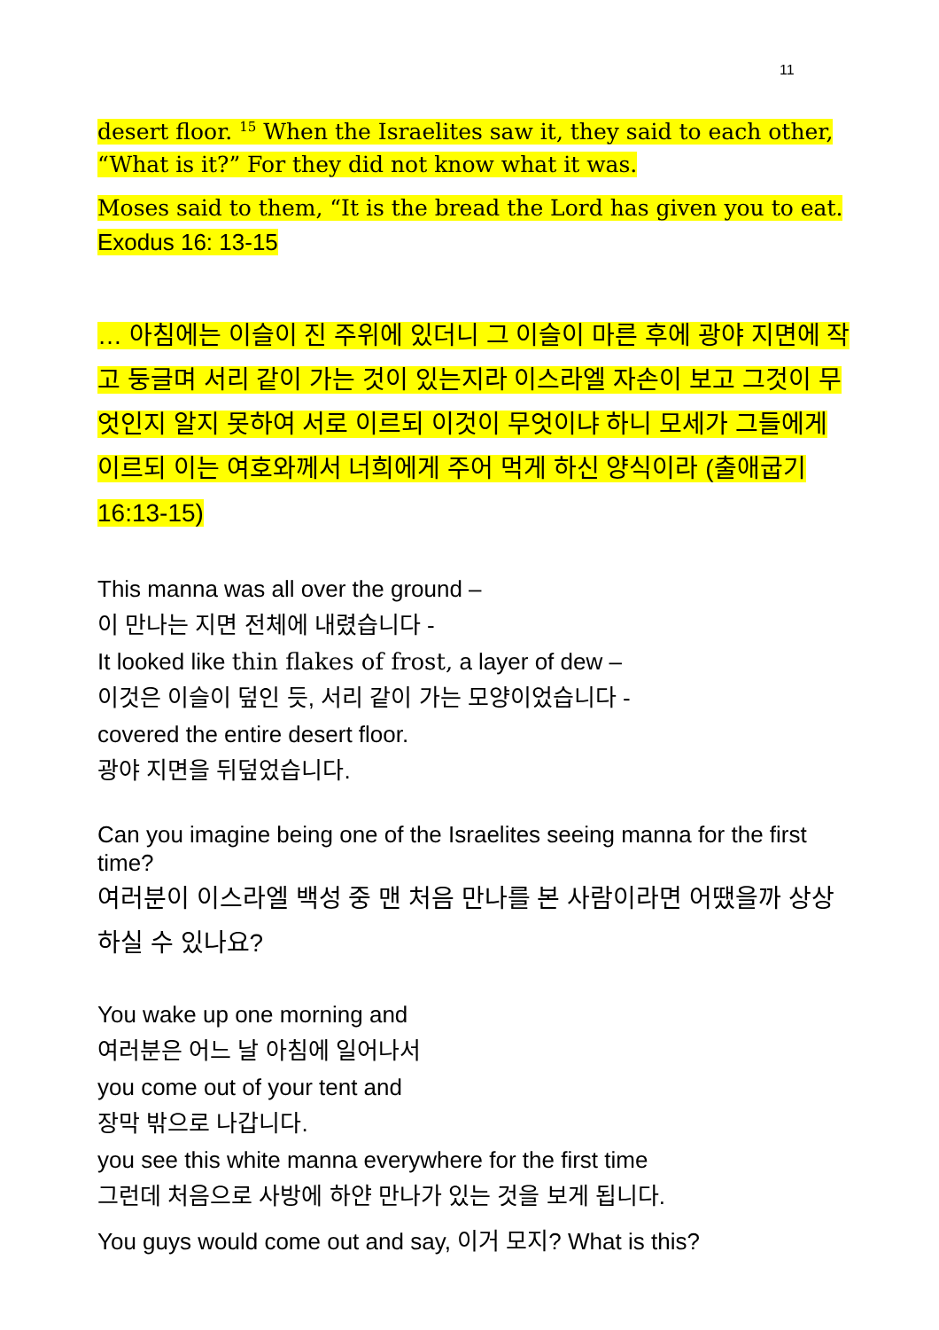11
desert floor. <sup>15</sup> When the Israelites saw it, they said to each other, “What is it?” For they did not know what it was.
Moses said to them, “It is the bread the Lord has given you to eat.
Exodus 16: 13-15
… 아침에는 이슬이 진 주위에 있더니 그 이슬이 마른 후에 광야 지면에 작고 둥글며 서리 같이 가는 것이 있는지라 이스라엘 자손이 보고 그것이 무엇인지 알지 못하여 서로 이르되 이것이 무엇이냐 하니 모세가 그들에게 이르되 이는 여호와께서 너희에게 주어 먹게 하신 양식이라 (출애굽기 16:13-15)
This manna was all over the ground –
이 만나는 지면 전체에 내렸습니다 -
It looked like thin flakes of frost, a layer of dew –
이것은 이슬이 덮인 듯, 서리 같이 가는 모양이었습니다 -
covered the entire desert floor.
광야 지면을 뒤덮었습니다.
Can you imagine being one of the Israelites seeing manna for the first time?
여러분이 이스라엘 백성 중 맨 처음 만나를 본 사람이라면 어땠을까 상상하실 수 있나요?
You wake up one morning and
여러분은 어느 날 아침에 일어나서
you come out of your tent and
장막 밖으로 나갑니다.
you see this white manna everywhere for the first time
그런데 처음으로 사방에 하얀 만나가 있는 것을 보게 됩니다.
You guys would come out and say, 이거 모지? What is this?